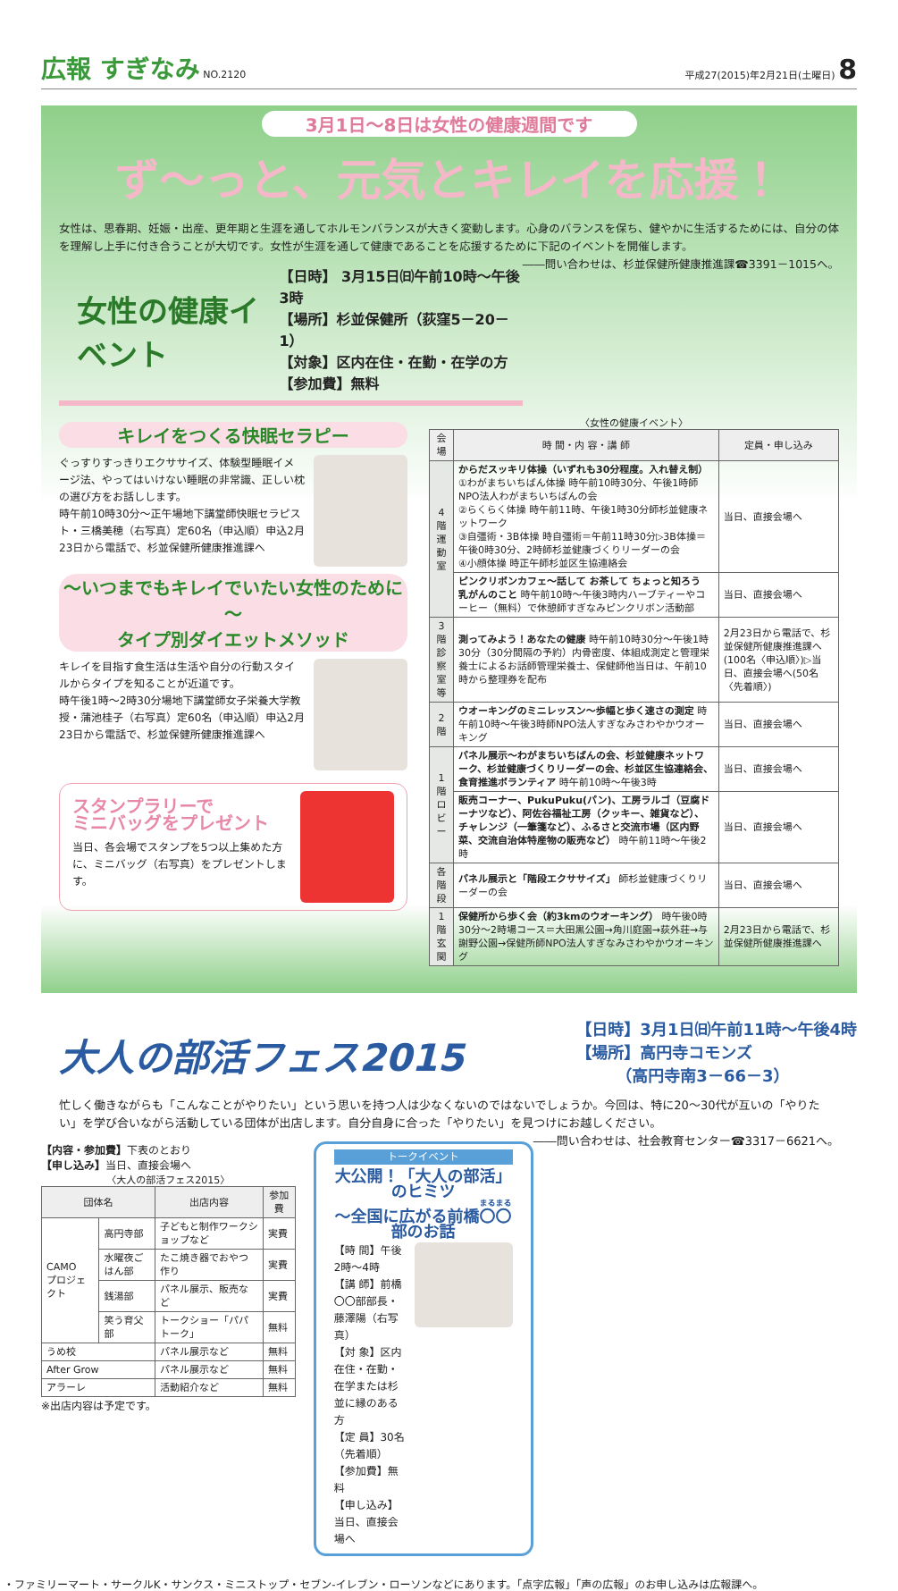広報 すぎなみ NO.2120 平成27(2015)年2月21日(土曜日) 8
3月1日～8日は女性の健康週間です
ず〜っと、元気とキレイを応援！
女性は、思春期、妊娠・出産、更年期と生涯を通してホルモンバランスが大きく変動します。心身のバランスを保ち、健やかに生活するためには、自分の体を理解し上手に付き合うことが大切です。女性が生涯を通して健康であることを応援するために下記のイベントを開催します。
――問い合わせは、杉並保健所健康推進課☎3391－1015へ。
女性の健康イベント
【日時】 3月15日㈰午前10時～午後3時
【場所】杉並保健所（荻窪5－20－1）
【対象】区内在住・在勤・在学の方【参加費】無料
キレイをつくる快眠セラピー
ぐっすりすっきりエクササイズ、体験型睡眠イメージ法、やってはいけない睡眠の非常識、正しい枕の選び方をお話しします。
時午前10時30分～正午場地下講堂師快眠セラピスト・三橋美穂（右写真）定60名（申込順）申込2月23日から電話で、杉並保健所健康推進課へ
～いつまでもキレイでいたい女性のために～
タイプ別ダイエットメソッド
キレイを目指す食生活は生活や自分の行動スタイルからタイプを知ることが近道です。
時午後1時～2時30分場地下講堂師女子栄養大学教授・蒲池桂子（右写真）定60名（申込順）申込2月23日から電話で、杉並保健所健康推進課へ
スタンプラリーで
ミニバッグをプレゼント
当日、各会場でスタンプを5つ以上集めた方に、ミニバッグ（右写真）をプレゼントします。
〈女性の健康イベント〉
| 会場 | 時 間・内 容・講 師 | 定員・申し込み |
| --- | --- | --- |
| 4階運動室 | からだスッキリ体操（いずれも30分程度。入れ替え制） ①わがまちいちばん体操 時午前10時30分、午後1時師NPO法人わがまちいちばんの会 ②らくらく体操 時午前11時、午後1時30分師杉並健康ネットワーク ③自彊術・3B体操 時自彊術＝午前11時30分▷3B体操＝午後0時30分、2時師杉並健康づくりリーダーの会 ④小顔体操 時正午師杉並区生協連絡会 | 当日、直接会場へ |
| | ピンクリボンカフェ～話して お茶して ちょっと知ろう 乳がんのこと 時午前10時～午後3時内ハーブティーやコーヒー（無料）で休憩師すぎなみピンクリボン活動部 | 当日、直接会場へ |
| 3階診察室等 | 測ってみよう！あなたの健康 時午前10時30分～午後1時30分（30分間隔の予約）内骨密度、体組成測定と管理栄養士によるお話師管理栄養士、保健師他当日は、午前10時から整理券を配布 | 2月23日から電話で、杉並保健所健康推進課へ(100名〈申込順〉)▷当日、直接会場へ(50名〈先着順〉) |
| 2階 | ウオーキングのミニレッスン～歩幅と歩く速さの測定 時午前10時～午後3時師NPO法人すぎなみさわやかウオーキング | 当日、直接会場へ |
| 1階ロビー | パネル展示～わがまちいちばんの会、杉並健康ネットワーク、杉並健康づくりリーダーの会、杉並区生協連絡会、食育推進ボランティア 時午前10時～午後3時 | 当日、直接会場へ |
| | 販売コーナー、PukuPuku(パン)、工房ラルゴ（豆腐ドーナツなど）、阿佐谷福祉工房（クッキー、雑貨など）、チャレンジ（一筆箋など）、ふるさと交流市場（区内野菜、交流自治体特産物の販売など） 時午前11時～午後2時 | 当日、直接会場へ |
| 各階段 | パネル展示と「階段エクササイズ」 師杉並健康づくりリーダーの会 | 当日、直接会場へ |
| 1階玄関 | 保健所から歩く会（約3kmのウオーキング） 時午後0時30分～2時場コース＝大田黒公園→角川庭園→荻外荘→与謝野公園→保健所師NPO法人すぎなみさわやかウオーキング | 2月23日から電話で、杉並保健所健康推進課へ |
大人の部活フェス2015
【日時】3月1日㈰午前11時～午後4時
【場所】高円寺コモンズ
　　　（高円寺南3－66－3）
忙しく働きながらも「こんなことがやりたい」という思いを持つ人は少なくないのではないでしょうか。今回は、特に20～30代が互いの「やりたい」を学び合いながら活動している団体が出店します。自分自身に合った「やりたい」を見つけにお越しください。
――問い合わせは、社会教育センター☎3317－6621へ。
【内容・参加費】下表のとおり
【申し込み】当日、直接会場へ
〈大人の部活フェス2015〉
| 団体名 | | 出店内容 | 参加費 |
| --- | --- | --- | --- |
| CAMO プロジェクト | 高円寺部 | 子どもと制作ワークショップなど | 実費 |
| | 水曜夜ごはん部 | たこ焼き器でおやつ作り | 実費 |
| | 銭湯部 | パネル展示、販売など | 実費 |
| | 笑う育父部 | トークショー「パパトーク」 | 無料 |
| うめ校 | | パネル展示など | 無料 |
| After Grow | | パネル展示など | 無料 |
| アラーレ | | 活動紹介など | 無料 |
※出店内容は予定です。
トークイベント
大公開！「大人の部活」のヒミツ
～全国に広がる前橋〇〇部のお話
【時 間】午後2時～4時
【講 師】前橋〇〇部部長・藤澤陽（右写真）
【対 象】区内在住・在勤・在学または杉並に縁のある方
【定 員】30名（先着順）
【参加費】無料
【申し込み】当日、直接会場へ
・ファミリーマート・サークルK・サンクス・ミニストップ・セブン-イレブン・ローソンなどにあります。「点字広報」「声の広報」のお申し込みは広報課へ。